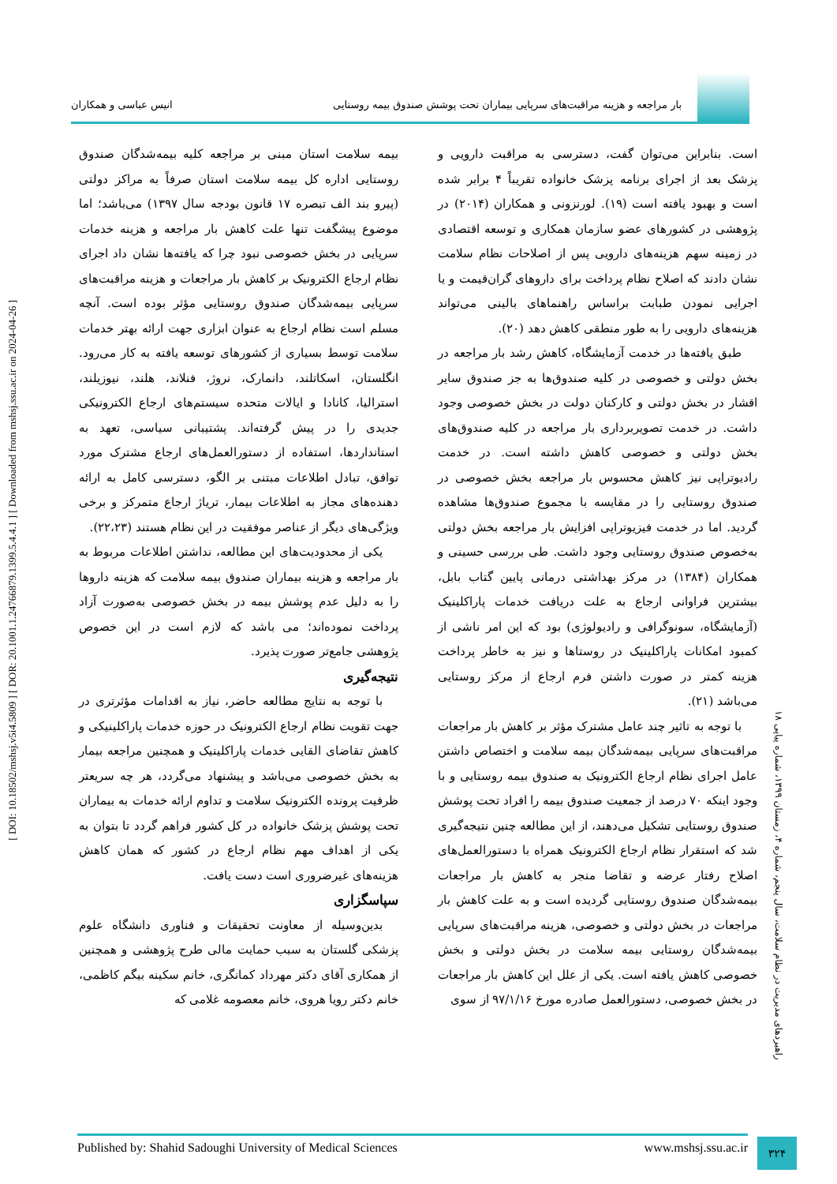بار مراجعه و هزینه مراقبت‌های سرپایی بیماران تحت پوشش صندوق بیمه روستایی
انیس عباسی و همکاران
است. بنابراین می‌توان گفت، دسترسی به مراقبت دارویی و پزشک بعد از اجرای برنامه پزشک خانواده تقریباً ۴ برابر شده است و بهبود یافته است (۱۹). لورنزونی و همکاران (۲۰۱۴) در پژوهشی در کشورهای عضو سازمان همکاری و توسعه اقتصادی در زمینه سهم هزینه‌های دارویی پس از اصلاحات نظام سلامت نشان دادند که اصلاح نظام پرداخت برای داروهای گران‌قیمت و یا اجرایی نمودن طبابت براساس راهنماهای بالینی می‌تواند هزینه‌های دارویی را به طور منطقی کاهش دهد (۲۰).
طبق یافته‌ها در خدمت آزمایشگاه، کاهش رشد بار مراجعه در بخش دولتی و خصوصی در کلیه صندوق‌ها به جز صندوق سایر اقشار در بخش دولتی و کارکنان دولت در بخش خصوصی وجود داشت. در خدمت تصویربرداری بار مراجعه در کلیه صندوق‌های بخش دولتی و خصوصی کاهش داشته است. در خدمت رادیوتراپی نیز کاهش محسوس بار مراجعه بخش خصوصی در صندوق روستایی را در مقایسه با مجموع صندوق‌ها مشاهده گردید. اما در خدمت فیزیوتراپی افزایش بار مراجعه بخش دولتی به‌خصوص صندوق روستایی وجود داشت. طی بررسی حسینی و همکاران (۱۳۸۴) در مرکز بهداشتی درمانی پایین گتاب بابل، بیشترین فراوانی ارجاع به علت دریافت خدمات پاراکلینیک (آزمایشگاه، سونوگرافی و رادیولوژی) بود که این امر ناشی از کمبود امکانات پاراکلینیک در روستاها و نیز به خاطر پرداخت هزینه کمتر در صورت داشتن فرم ارجاع از مرکز روستایی می‌باشد (۲۱).
با توجه به تاثیر چند عامل مشترک مؤثر بر کاهش بار مراجعات مراقبت‌های سرپایی بیمه‌شدگان بیمه سلامت و اختصاص داشتن عامل اجرای نظام ارجاع الکترونیک به صندوق بیمه روستایی و با وجود اینکه ۷۰ درصد از جمعیت صندوق بیمه را افراد تحت پوشش صندوق روستایی تشکیل می‌دهند، از این مطالعه چنین نتیجه‌گیری شد که استقرار نظام ارجاع الکترونیک همراه با دستورالعمل‌های اصلاح رفتار عرضه و تقاضا منجر به کاهش بار مراجعات بیمه‌شدگان صندوق روستایی گردیده است و به علت کاهش بار مراجعات در بخش دولتی و خصوصی، هزینه مراقبت‌های سرپایی بیمه‌شدگان روستایی بیمه سلامت در بخش دولتی و بخش خصوصی کاهش یافته است. یکی از علل این کاهش بار مراجعات در بخش خصوصی، دستورالعمل صادره مورخ ۹۷/۱/۱۶ از سوی
بیمه سلامت استان مبنی بر مراجعه کلیه بیمه‌شدگان صندوق روستایی اداره کل بیمه سلامت استان صرفاً به مراکز دولتی (پیرو بند الف تبصره ۱۷ قانون بودجه سال ۱۳۹۷) می‌باشد؛ اما موضوع پیشگفت تنها علت کاهش بار مراجعه و هزینه خدمات سرپایی در بخش خصوصی نبود چرا که یافته‌ها نشان داد اجرای نظام ارجاع الکترونیک بر کاهش بار مراجعات و هزینه مراقبت‌های سرپایی بیمه‌شدگان صندوق روستایی مؤثر بوده است. آنچه مسلم است نظام ارجاع به عنوان ابزاری جهت ارائه بهتر خدمات سلامت توسط بسیاری از کشورهای توسعه یافته به کار می‌رود. انگلستان، اسکاتلند، دانمارک، نروژ، فنلاند، هلند، نیوزیلند، استرالیا، کانادا و ایالات متحده سیستم‌های ارجاع الکترونیکی جدیدی را در پیش گرفته‌اند. پشتیبانی سیاسی، تعهد به استانداردها، استفاده از دستورالعمل‌های ارجاع مشترک مورد توافق، تبادل اطلاعات مبتنی بر الگو، دسترسی کامل به ارائه دهنده‌های مجاز به اطلاعات بیمار، تریاژ ارجاع متمرکز و برخی ویژگی‌های دیگر از عناصر موفقیت در این نظام هستند (۲۲،۲۳).
یکی از محدودیت‌های این مطالعه، نداشتن اطلاعات مربوط به بار مراجعه و هزینه بیماران صندوق بیمه سلامت که هزینه داروها را به دلیل عدم پوشش بیمه در بخش خصوصی به‌صورت آزاد پرداخت نموده‌اند؛ می باشد که لازم است در این خصوص پژوهشی جامع‌تر صورت پذیرد.
نتیجه‌گیری
با توجه به نتایج مطالعه حاضر، نیاز به اقدامات مؤثرتری در جهت تقویت نظام ارجاع الکترونیک در حوزه خدمات پاراکلینیکی و کاهش تقاضای القایی خدمات پاراکلینیک و همچنین مراجعه بیمار به بخش خصوصی می‌باشد و پیشنهاد می‌گردد، هر چه سریعتر ظرفیت پرونده الکترونیک سلامت و تداوم ارائه خدمات به بیماران تحت پوشش پزشک خانواده در کل کشور فراهم گردد تا بتوان به یکی از اهداف مهم نظام ارجاع در کشور که همان کاهش هزینه‌های غیرضروری است دست یافت.
سپاسگزاری
بدین‌وسیله از معاونت تحقیقات و فناوری دانشگاه علوم پزشکی گلستان به سبب حمایت مالی طرح پژوهشی و همچنین از همکاری آقای دکتر مهرداد کمانگری، خانم سکینه بیگم کاظمی، خانم دکتر رویا هروی، خانم معصومه غلامی که
[ DOI: 10.18502/mshsj.v5i4.5809 ] [ DOR: 20.1001.1.24766879.1399.5.4.4.1 ] [ Downloaded from mshsj.ssu.ac.ir on 2024-04-26 ]
راهبردهای مدیریت در نظام سلامت، سال پنجم، شماره ۴، زمستان ۱۳۹۹، شماره پیاپی ۱۸
Published by: Shahid Sadoughi University of Medical Sciences www.mshsj.ssu.ac.ir ۳۲۴